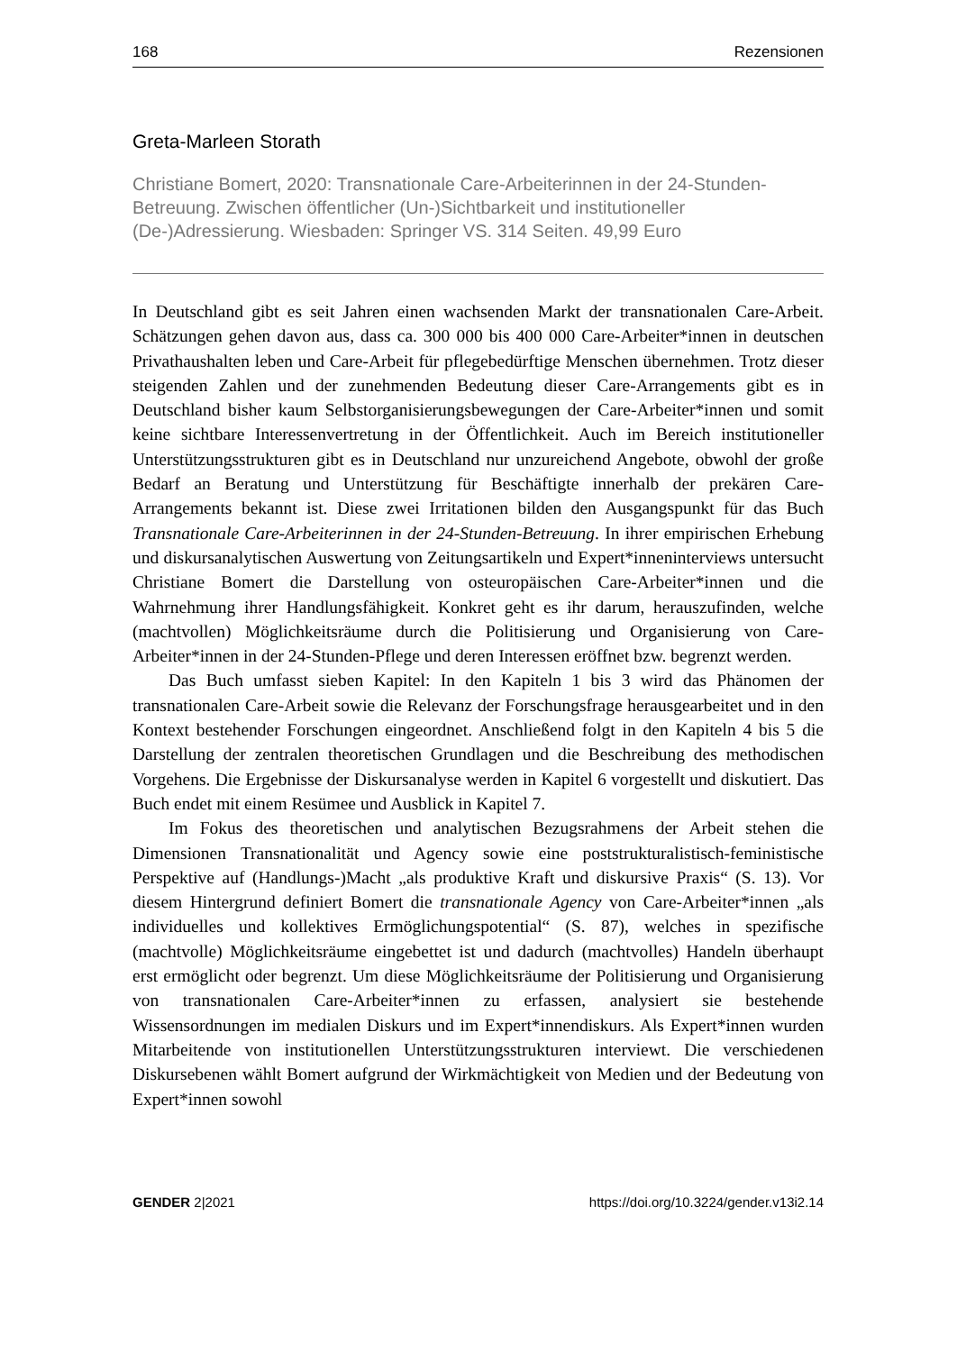168 Rezensionen
Greta-Marleen Storath
Christiane Bomert, 2020: Transnationale Care-Arbeiterinnen in der 24-Stunden-Betreuung. Zwischen öffentlicher (Un-)Sichtbarkeit und institutioneller (De-)Adressierung. Wiesbaden: Springer VS. 314 Seiten. 49,99 Euro
In Deutschland gibt es seit Jahren einen wachsenden Markt der transnationalen Care-Arbeit. Schätzungen gehen davon aus, dass ca. 300 000 bis 400 000 Care-Arbeiter*innen in deutschen Privathaushalten leben und Care-Arbeit für pflegebedürftige Menschen übernehmen. Trotz dieser steigenden Zahlen und der zunehmenden Bedeutung dieser Care-Arrangements gibt es in Deutschland bisher kaum Selbstorganisierungsbewegungen der Care-Arbeiter*innen und somit keine sichtbare Interessenvertretung in der Öffentlichkeit. Auch im Bereich institutioneller Unterstützungsstrukturen gibt es in Deutschland nur unzureichend Angebote, obwohl der große Bedarf an Beratung und Unterstützung für Beschäftigte innerhalb der prekären Care-Arrangements bekannt ist. Diese zwei Irritationen bilden den Ausgangspunkt für das Buch Transnationale Care-Arbeiterinnen in der 24-Stunden-Betreuung. In ihrer empirischen Erhebung und diskursanalytischen Auswertung von Zeitungsartikeln und Expert*inneninterviews untersucht Christiane Bomert die Darstellung von osteuropäischen Care-Arbeiter*innen und die Wahrnehmung ihrer Handlungsfähigkeit. Konkret geht es ihr darum, herauszufinden, welche (machtvollen) Möglichkeitsräume durch die Politisierung und Organisierung von Care-Arbeiter*innen in der 24-Stunden-Pflege und deren Interessen eröffnet bzw. begrenzt werden.
Das Buch umfasst sieben Kapitel: In den Kapiteln 1 bis 3 wird das Phänomen der transnationalen Care-Arbeit sowie die Relevanz der Forschungsfrage herausgearbeitet und in den Kontext bestehender Forschungen eingeordnet. Anschließend folgt in den Kapiteln 4 bis 5 die Darstellung der zentralen theoretischen Grundlagen und die Beschreibung des methodischen Vorgehens. Die Ergebnisse der Diskursanalyse werden in Kapitel 6 vorgestellt und diskutiert. Das Buch endet mit einem Resümee und Ausblick in Kapitel 7.
Im Fokus des theoretischen und analytischen Bezugsrahmens der Arbeit stehen die Dimensionen Transnationalität und Agency sowie eine poststrukturalistisch-feministische Perspektive auf (Handlungs-)Macht „als produktive Kraft und diskursive Praxis“ (S. 13). Vor diesem Hintergrund definiert Bomert die transnationale Agency von Care-Arbeiter*innen „als individuelles und kollektives Ermöglichungspotential“ (S. 87), welches in spezifische (machtvolle) Möglichkeitsräume eingebettet ist und dadurch (machtvolles) Handeln überhaupt erst ermöglicht oder begrenzt. Um diese Möglichkeitsräume der Politisierung und Organisierung von transnationalen Care-Arbeiter*innen zu erfassen, analysiert sie bestehende Wissensordnungen im medialen Diskurs und im Expert*innendiskurs. Als Expert*innen wurden Mitarbeitende von institutionellen Unterstützungsstrukturen interviewt. Die verschiedenen Diskursebenen wählt Bomert aufgrund der Wirkmächtigkeit von Medien und der Bedeutung von Expert*innen sowohl
GENDER 2|2021 https://doi.org/10.3224/gender.v13i2.14